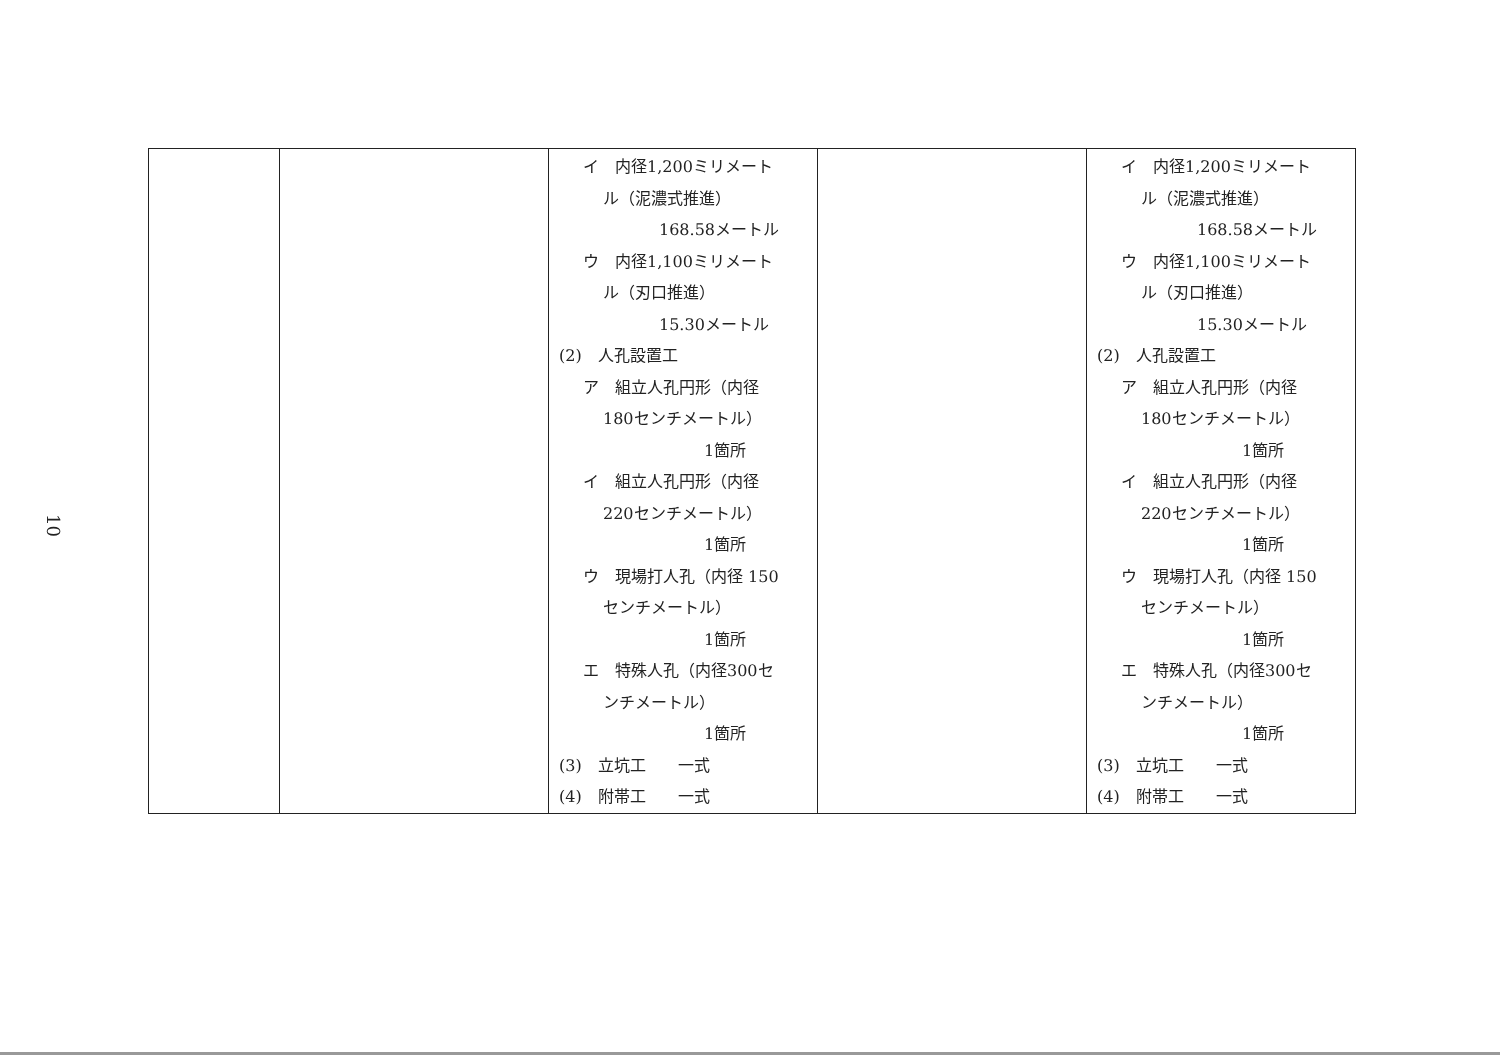10
| | | イ 内径1,200ミリメート ル（泥濃式推進） 168.58メートル ウ 内径1,100ミリメート ル（刃口推進） 15.30メートル (2) 人孔設置工 ア 組立人孔円形（内径 180センチメートル） 1箇所 イ 組立人孔円形（内径 220センチメートル） 1箇所 ウ 現場打人孔（内径 150 センチメートル） 1箇所 エ 特殊人孔（内径300セ ンチメートル） 1箇所 (3) 立坑工 一式 (4) 附帯工 一式 | | イ 内径1,200ミリメート ル（泥濃式推進） 168.58メートル ウ 内径1,100ミリメート ル（刃口推進） 15.30メートル (2) 人孔設置工 ア 組立人孔円形（内径 180センチメートル） 1箇所 イ 組立人孔円形（内径 220センチメートル） 1箇所 ウ 現場打人孔（内径 150 センチメートル） 1箇所 エ 特殊人孔（内径300セ ンチメートル） 1箇所 (3) 立坑工 一式 (4) 附帯工 一式 |